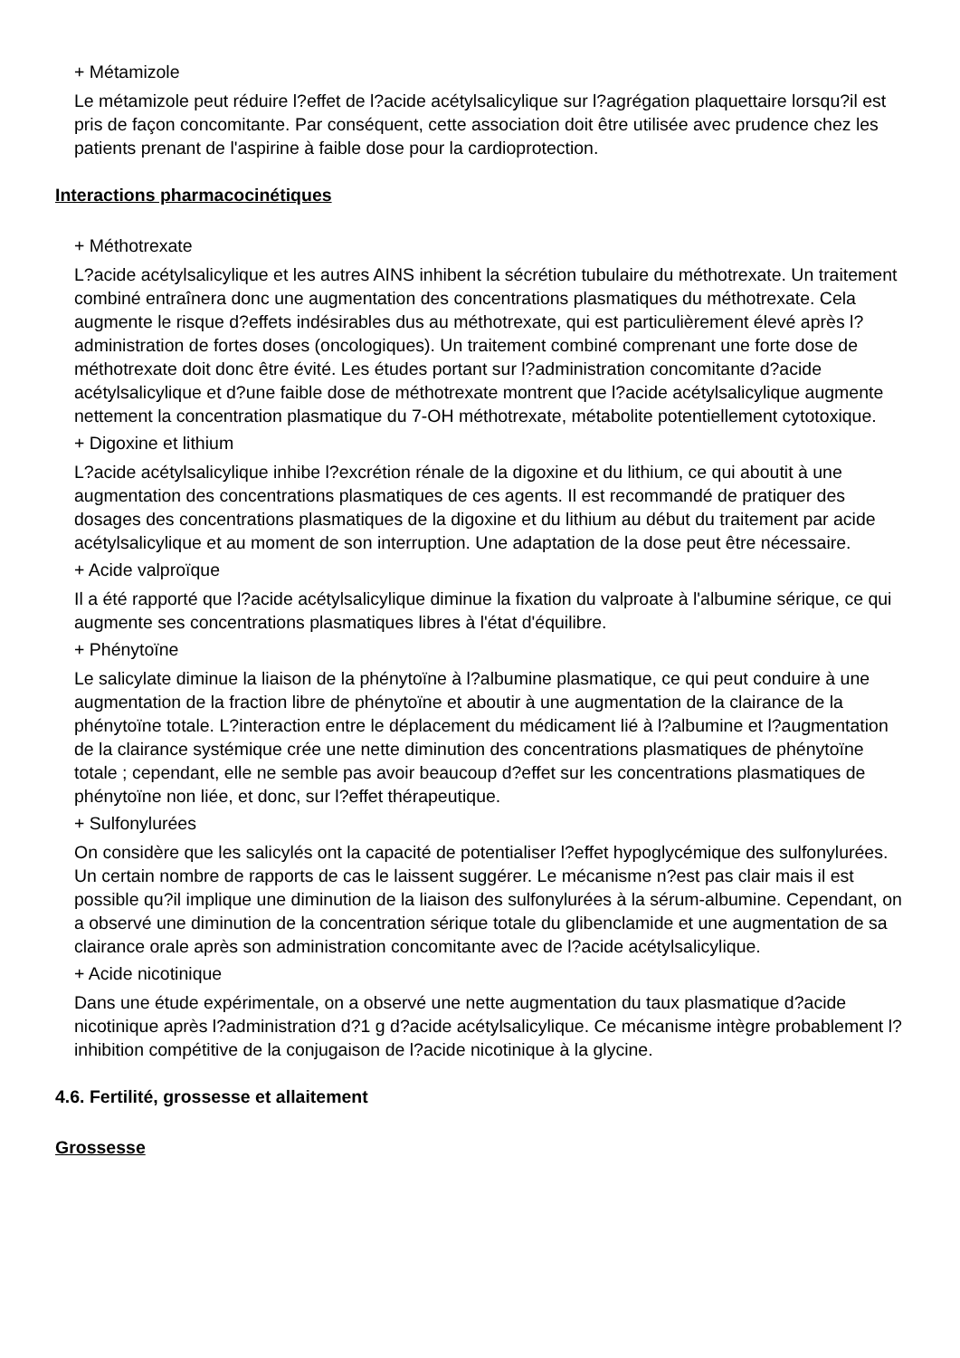+ Métamizole
Le métamizole peut réduire l?effet de l?acide acétylsalicylique sur l?agrégation plaquettaire lorsqu?il est pris de façon concomitante. Par conséquent, cette association doit être utilisée avec prudence chez les patients prenant de l'aspirine à faible dose pour la cardioprotection.
Interactions pharmacocinétiques
+ Méthotrexate
L?acide acétylsalicylique et les autres AINS inhibent la sécrétion tubulaire du méthotrexate. Un traitement combiné entraînera donc une augmentation des concentrations plasmatiques du méthotrexate. Cela augmente le risque d?effets indésirables dus au méthotrexate, qui est particulièrement élevé après l?administration de fortes doses (oncologiques). Un traitement combiné comprenant une forte dose de méthotrexate doit donc être évité. Les études portant sur l?administration concomitante d?acide acétylsalicylique et d?une faible dose de méthotrexate montrent que l?acide acétylsalicylique augmente nettement la concentration plasmatique du 7-OH méthotrexate, métabolite potentiellement cytotoxique.
+ Digoxine et lithium
L?acide acétylsalicylique inhibe l?excrétion rénale de la digoxine et du lithium, ce qui aboutit à une augmentation des concentrations plasmatiques de ces agents. Il est recommandé de pratiquer des dosages des concentrations plasmatiques de la digoxine et du lithium au début du traitement par acide acétylsalicylique et au moment de son interruption. Une adaptation de la dose peut être nécessaire.
+ Acide valproïque
Il a été rapporté que l?acide acétylsalicylique diminue la fixation du valproate à l'albumine sérique, ce qui augmente ses concentrations plasmatiques libres à l'état d'équilibre.
+ Phénytoïne
Le salicylate diminue la liaison de la phénytoïne à l?albumine plasmatique, ce qui peut conduire à une augmentation de la fraction libre de phénytoïne et aboutir à une augmentation de la clairance de la phénytoïne totale. L?interaction entre le déplacement du médicament lié à l?albumine et l?augmentation de la clairance systémique crée une nette diminution des concentrations plasmatiques de phénytoïne totale ; cependant, elle ne semble pas avoir beaucoup d?effet sur les concentrations plasmatiques de phénytoïne non liée, et donc, sur l?effet thérapeutique.
+ Sulfonylurées
On considère que les salicylés ont la capacité de potentialiser l?effet hypoglycémique des sulfonylurées. Un certain nombre de rapports de cas le laissent suggérer. Le mécanisme n?est pas clair mais il est possible qu?il implique une diminution de la liaison des sulfonylurées à la sérum-albumine. Cependant, on a observé une diminution de la concentration sérique totale du glibenclamide et une augmentation de sa clairance orale après son administration concomitante avec de l?acide acétylsalicylique.
+ Acide nicotinique
Dans une étude expérimentale, on a observé une nette augmentation du taux plasmatique d?acide nicotinique après l?administration d?1 g d?acide acétylsalicylique. Ce mécanisme intègre probablement l?inhibition compétitive de la conjugaison de l?acide nicotinique à la glycine.
4.6. Fertilité, grossesse et allaitement
Grossesse